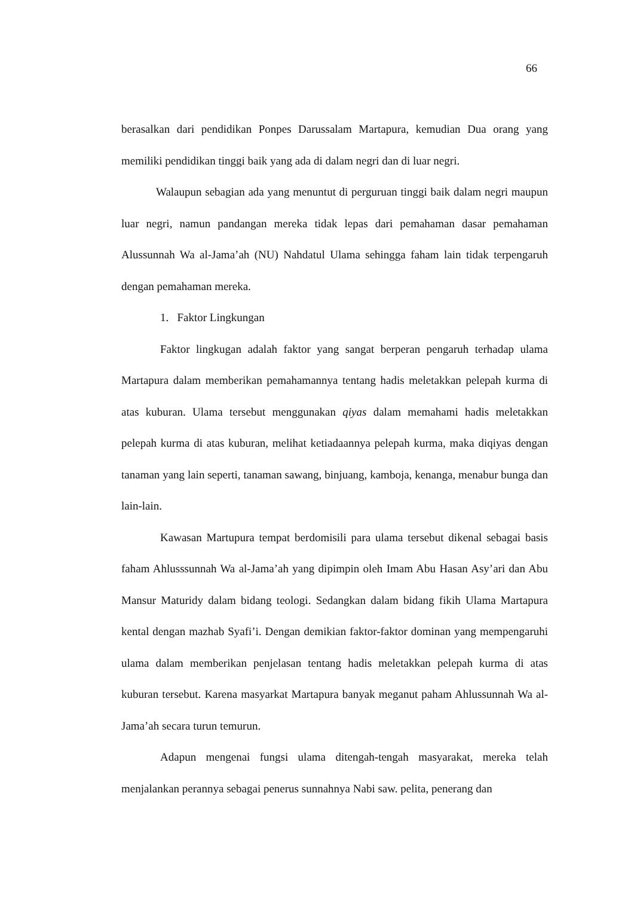66
berasalkan dari pendidikan Ponpes Darussalam Martapura, kemudian Dua orang yang memiliki pendidikan tinggi baik yang ada di dalam negri dan di luar negri.
Walaupun sebagian ada yang menuntut di perguruan tinggi baik dalam negri maupun luar negri, namun pandangan mereka tidak lepas dari pemahaman dasar pemahaman Alussunnah Wa al-Jama’ah (NU) Nahdatul Ulama sehingga faham lain tidak terpengaruh dengan pemahaman mereka.
1. Faktor Lingkungan
Faktor lingkugan adalah faktor yang sangat berperan pengaruh terhadap ulama Martapura dalam memberikan pemahamannya tentang hadis meletakkan pelepah kurma di atas kuburan. Ulama tersebut menggunakan qiyas dalam memahami hadis meletakkan pelepah kurma di atas kuburan, melihat ketiadaannya pelepah kurma, maka diqiyas dengan tanaman yang lain seperti, tanaman sawang, binjuang, kamboja, kenanga, menabur bunga dan lain-lain.
Kawasan Martupura tempat berdomisili para ulama tersebut dikenal sebagai basis faham Ahlusssunnah Wa al-Jama’ah yang dipimpin oleh Imam Abu Hasan Asy’ari dan Abu Mansur Maturidy dalam bidang teologi. Sedangkan dalam bidang fikih Ulama Martapura kental dengan mazhab Syafi’i. Dengan demikian faktor-faktor dominan yang mempengaruhi ulama dalam memberikan penjelasan tentang hadis meletakkan pelepah kurma di atas kuburan tersebut. Karena masyarkat Martapura banyak meganut paham Ahlussunnah Wa al-Jama’ah secara turun temurun.
Adapun mengenai fungsi ulama ditengah-tengah masyarakat, mereka telah menjalankan perannya sebagai penerus sunnahnya Nabi saw. pelita, penerang dan